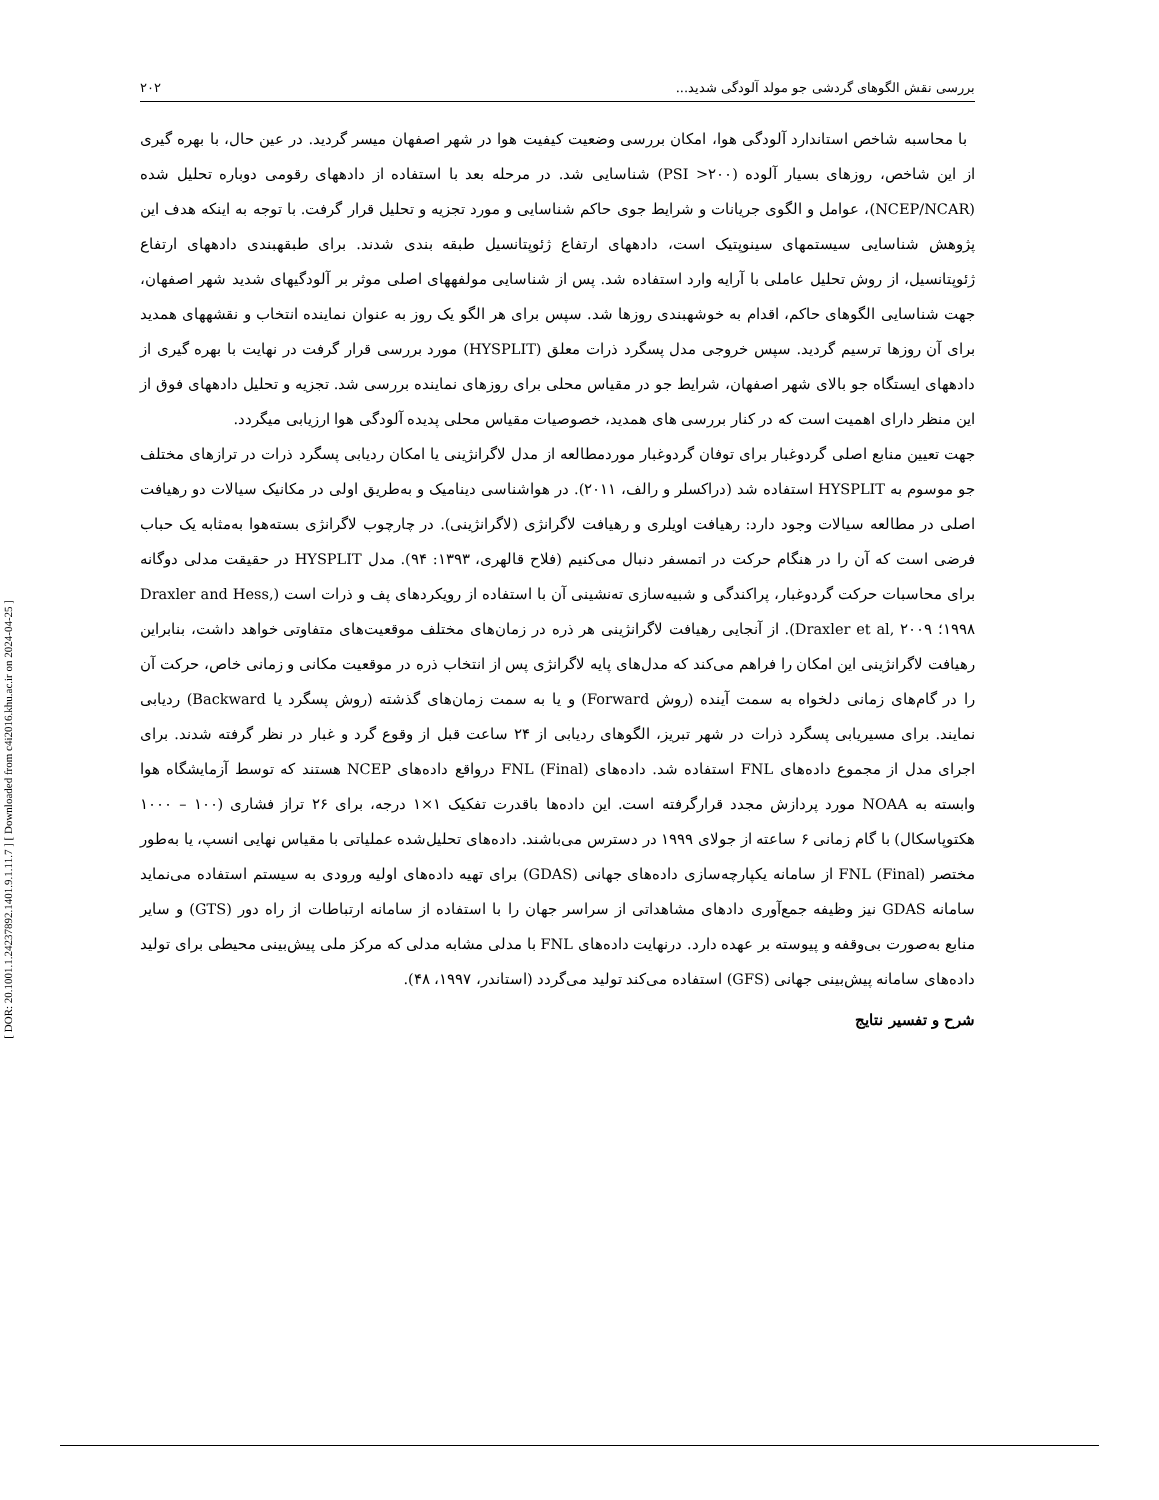[ DOR: 20.1001.1.24237892.1401.9.1.11.7 ] [ Downloaded from c4i2016.khu.ac.ir on 2024-04-25 ]
بررسی نقش الگوهای گردشی جو مولد آلودگی شدید... ۲۰۲
با محاسبه شاخص استاندارد آلودگی هوا، امکان بررسی وضعیت کیفیت هوا در شهر اصفهان میسر گردید. در عین حال، با بهره گیری از این شاخص، روزهای بسیار آلوده (PSI >۲۰۰) شناسایی شد. در مرحله بعد با استفاده از دادههای رقومی دوباره تحلیل شده (NCEP/NCAR)، عوامل و الگوی جریانات و شرایط جوی حاکم شناسایی و مورد تجزیه و تحلیل قرار گرفت. با توجه به اینکه هدف این پژوهش شناسایی سیستمهای سینوپتیک است، دادههای ارتفاع ژئوپتانسیل طبقه بندی شدند. برای طبقهبندی دادههای ارتفاع ژئوپتانسیل، از روش تحلیل عاملی با آرایه وارد استفاده شد. پس از شناسایی مولفههای اصلی موثر بر آلودگیهای شدید شهر اصفهان، جهت شناسایی الگوهای حاکم، اقدام به خوشهبندی روزها شد. سپس برای هر الگو یک روز به عنوان نماینده انتخاب و نقشههای همدید برای آن روزها ترسیم گردید. سپس خروجی مدل پسگرد ذرات معلق (HYSPLIT) مورد بررسی قرار گرفت در نهایت با بهره گیری از دادههای ایستگاه جو بالای شهر اصفهان، شرایط جو در مقیاس محلی برای روزهای نماینده بررسی شد. تجزیه و تحلیل دادههای فوق از این منظر دارای اهمیت است که در کنار بررسی های همدید، خصوصیات مقیاس محلی پدیده آلودگی هوا ارزیابی میگردد.
جهت تعیین منابع اصلی گردوغبار برای توفان گردوغبار موردمطالعه از مدل لاگرانژینی یا امکان ردیابی پسگرد ذرات در ترازهای مختلف جو موسوم به HYSPLIT استفاده شد (دراکسلر و رالف، ۲۰۱۱). در هواشناسی دینامیک و به‌طریق اولی در مکانیک سیالات دو رهیافت اصلی در مطالعه سیالات وجود دارد: رهیافت اویلری و رهیافت لاگرانژی (لاگرانژینی). در چارچوب لاگرانژی بسته‌هوا به‌مثابه یک حباب فرضی است که آن را در هنگام حرکت در اتمسفر دنبال می‌کنیم (فلاح قالهری، ۱۳۹۳: ۹۴). مدل HYSPLIT در حقیقت مدلی دوگانه برای محاسبات حرکت گردوغبار، پراکندگی و شبیه‌سازی ته‌نشینی آن با استفاده از رویکردهای پف و ذرات است (Draxler and Hess, ۱۹۹۸؛ Draxler et al, ۲۰۰۹). از آنجایی رهیافت لاگرانژینی هر ذره در زمان‌های مختلف موقعیت‌های متفاوتی خواهد داشت، بنابراین رهیافت لاگرانژینی این امکان را فراهم می‌کند که مدل‌های پایه لاگرانژی پس از انتخاب ذره در موقعیت مکانی و زمانی خاص، حرکت آن را در گام‌های زمانی دلخواه به سمت آینده (روش Forward) و یا به سمت زمان‌های گذشته (روش پسگرد یا Backward) ردیابی نمایند. برای مسیریابی پسگرد ذرات در شهر تبریز، الگوهای ردیابی از ۲۴ ساعت قبل از وقوع گرد و غبار در نظر گرفته شدند. برای اجرای مدل از مجموع داده‌های FNL استفاده شد. داده‌های FNL (Final) درواقع داده‌های NCEP هستند که توسط آزمایشگاه هوا وابسته به NOAA مورد پردازش مجدد قرارگرفته است. این داده‌ها باقدرت تفکیک ۱×۱ درجه، برای ۲۶ تراز فشاری (۱۰۰ – ۱۰۰۰ هکتوپاسکال) با گام زمانی ۶ ساعته از جولای ۱۹۹۹ در دسترس می‌باشند. داده‌های تحلیل‌شده عملیاتی با مقیاس نهایی انسپ، یا به‌طور مختصر FNL (Final) از سامانه یکپارچه‌سازی داده‌های جهانی (GDAS) برای تهیه داده‌های اولیه ورودی به سیستم استفاده می‌نماید سامانه GDAS نیز وظیفه جمع‌آوری دادهای مشاهداتی از سراسر جهان را با استفاده از سامانه ارتباطات از راه دور (GTS) و سایر منابع به‌صورت بی‌وقفه و پیوسته بر عهده دارد. درنهایت داده‌های FNL با مدلی مشابه مدلی که مرکز ملی پیش‌بینی محیطی برای تولید داده‌های سامانه پیش‌بینی جهانی (GFS) استفاده می‌کند تولید می‌گردد (استاندر، ۱۹۹۷، ۴۸).
شرح و تفسیر نتایج